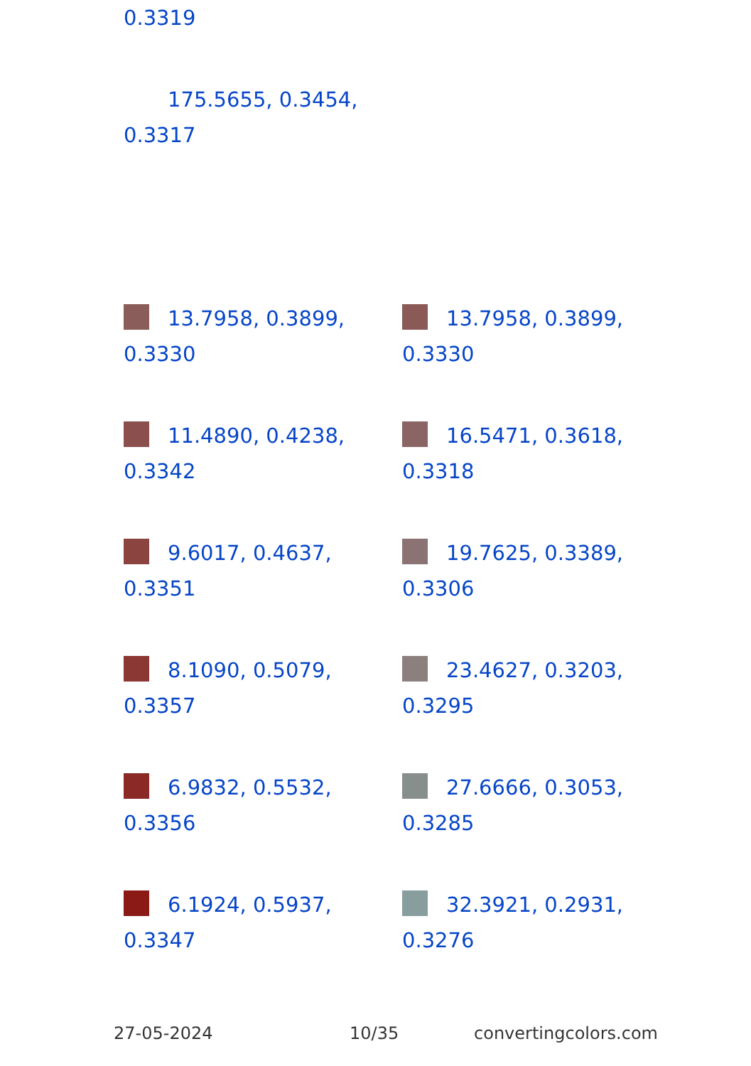0.3319
175.5655, 0.3454, 0.3317
13.7958, 0.3899, 0.3330
13.7958, 0.3899, 0.3330
11.4890, 0.4238, 0.3342
16.5471, 0.3618, 0.3318
9.6017, 0.4637, 0.3351
19.7625, 0.3389, 0.3306
8.1090, 0.5079, 0.3357
23.4627, 0.3203, 0.3295
6.9832, 0.5532, 0.3356
27.6666, 0.3053, 0.3285
6.1924, 0.5937, 0.3347
32.3921, 0.2931, 0.3276
27-05-2024 10/35 convertingcolors.com